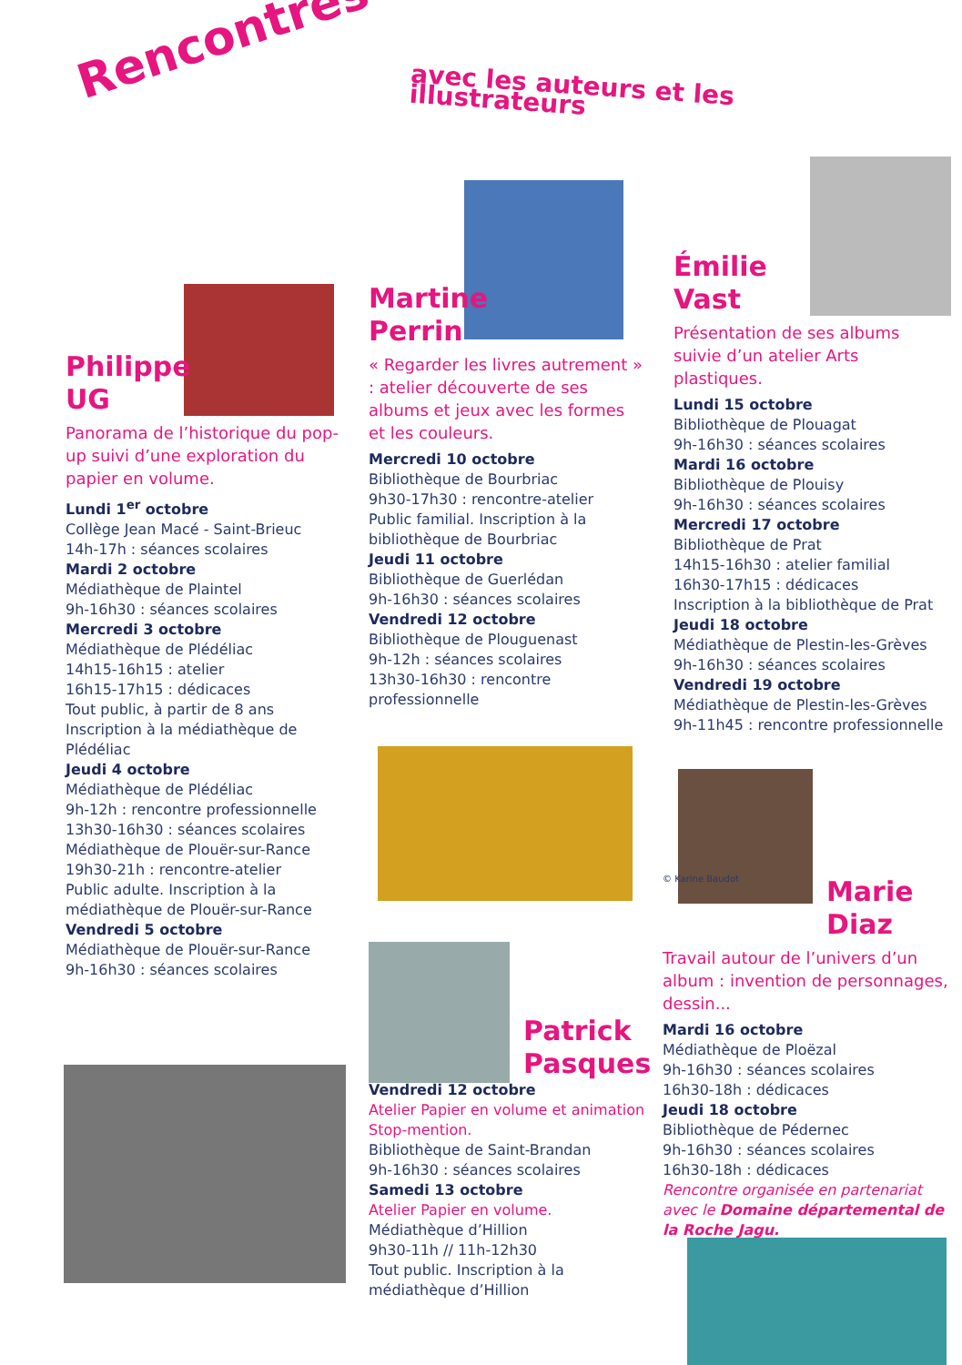Rencontres avec les auteurs et les illustrateurs
Philippe
UG
Panorama de l’historique du pop-up suivi d’une exploration du papier en volume.
Lundi 1<sup>er</sup> octobre
Collège Jean Macé - Saint-Brieuc
14h-17h : séances scolaires
Mardi 2 octobre
Médiathèque de Plaintel
9h-16h30 : séances scolaires
Mercredi 3 octobre
Médiathèque de Plédéliac
14h15-16h15 : atelier
16h15-17h15 : dédicaces
Tout public, à partir de 8 ans
Inscription à la médiathèque de Plédéliac
Jeudi 4 octobre
Médiathèque de Plédéliac
9h-12h : rencontre professionnelle
13h30-16h30 : séances scolaires
Médiathèque de Plouër-sur-Rance
19h30-21h : rencontre-atelier
Public adulte. Inscription à la médiathèque de Plouër-sur-Rance
Vendredi 5 octobre
Médiathèque de Plouër-sur-Rance
9h-16h30 : séances scolaires
Martine
Perrin
« Regarder les livres autrement » : atelier découverte de ses albums et jeux avec les formes et les couleurs.
Mercredi 10 octobre
Bibliothèque de Bourbriac
9h30-17h30 : rencontre-atelier
Public familial. Inscription à la bibliothèque de Bourbriac
Jeudi 11 octobre
Bibliothèque de Guerlédan
9h-16h30 : séances scolaires
Vendredi 12 octobre
Bibliothèque de Plouguenast
9h-12h : séances scolaires
13h30-16h30 : rencontre professionnelle
Patrick
Pasques
Vendredi 12 octobre
Atelier Papier en volume et animation Stop-mention.
Bibliothèque de Saint-Brandan
9h-16h30 : séances scolaires
Samedi 13 octobre
Atelier Papier en volume.
Médiathèque d’Hillion
9h30-11h // 11h-12h30
Tout public. Inscription à la médiathèque d’Hillion
Émilie
Vast
Présentation de ses albums suivie d’un atelier Arts plastiques.
Lundi 15 octobre
Bibliothèque de Plouagat
9h-16h30 : séances scolaires
Mardi 16 octobre
Bibliothèque de Plouisy
9h-16h30 : séances scolaires
Mercredi 17 octobre
Bibliothèque de Prat
14h15-16h30 : atelier familial
16h30-17h15 : dédicaces
Inscription à la bibliothèque de Prat
Jeudi 18 octobre
Médiathèque de Plestin-les-Grèves
9h-16h30 : séances scolaires
Vendredi 19 octobre
Médiathèque de Plestin-les-Grèves
9h-11h45 : rencontre professionnelle
© Karine Baudot
Marie
Diaz
Travail autour de l’univers d’un album : invention de personnages, dessin...
Mardi 16 octobre
Médiathèque de Ploëzal
9h-16h30 : séances scolaires
16h30-18h : dédicaces
Jeudi 18 octobre
Bibliothèque de Pédernec
9h-16h30 : séances scolaires
16h30-18h : dédicaces
Rencontre organisée en partenariat avec le Domaine départemental de la Roche Jagu.